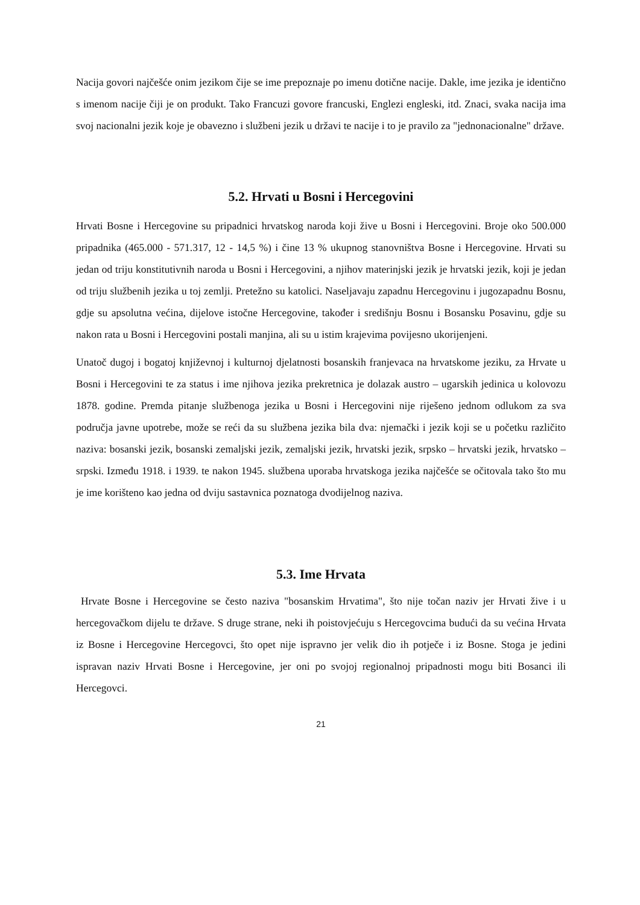Nacija govori najčešće onim jezikom čije se ime prepoznaje po imenu dotične nacije. Dakle, ime jezika je identično s imenom nacije čiji je on produkt. Tako Francuzi govore francuski, Englezi engleski, itd. Znaci, svaka nacija ima svoj nacionalni jezik koje je obavezno i službeni jezik u državi te nacije i to je pravilo za "jednonacionalne" države.
5.2. Hrvati u Bosni i Hercegovini
Hrvati Bosne i Hercegovine su pripadnici hrvatskog naroda koji žive u Bosni i Hercegovini. Broje oko 500.000 pripadnika (465.000 - 571.317, 12 - 14,5 %) i čine 13 % ukupnog stanovništva Bosne i Hercegovine. Hrvati su jedan od triju konstitutivnih naroda u Bosni i Hercegovini, a njihov materinjski jezik je hrvatski jezik, koji je jedan od triju službenih jezika u toj zemlji. Pretežno su katolici. Naseljavaju zapadnu Hercegovinu i jugozapadnu Bosnu, gdje su apsolutna većina, dijelove istočne Hercegovine, također i središnju Bosnu i Bosansku Posavinu, gdje su nakon rata u Bosni i Hercegovini postali manjina, ali su u istim krajevima povijesno ukorijenjeni.
Unatoč dugoj i bogatoj književnoj i kulturnoj djelatnosti bosanskih franjevaca na hrvatskome jeziku, za Hrvate u Bosni i Hercegovini te za status i ime njihova jezika prekretnica je dolazak austro – ugarskih jedinica u kolovozu 1878. godine. Premda pitanje službenoga jezika u Bosni i Hercegovini nije riješeno jednom odlukom za sva područja javne upotrebe, može se reći da su službena jezika bila dva: njemački i jezik koji se u početku različito naziva: bosanski jezik, bosanski zemaljski jezik, zemaljski jezik, hrvatski jezik, srpsko – hrvatski jezik, hrvatsko – srpski. Između 1918. i 1939. te nakon 1945. službena uporaba hrvatskoga jezika najčešće se očitovala tako što mu je ime korišteno kao jedna od dviju sastavnica poznatoga dvodijelnog naziva.
5.3. Ime Hrvata
Hrvate Bosne i Hercegovine se često naziva "bosanskim Hrvatima", što nije točan naziv jer Hrvati žive i u hercegovačkom dijelu te države. S druge strane, neki ih poistovjećuju s Hercegovcima budući da su većina Hrvata iz Bosne i Hercegovine Hercegovci, što opet nije ispravno jer velik dio ih potječe i iz Bosne. Stoga je jedini ispravan naziv Hrvati Bosne i Hercegovine, jer oni po svojoj regionalnoj pripadnosti mogu biti Bosanci ili Hercegovci.
21